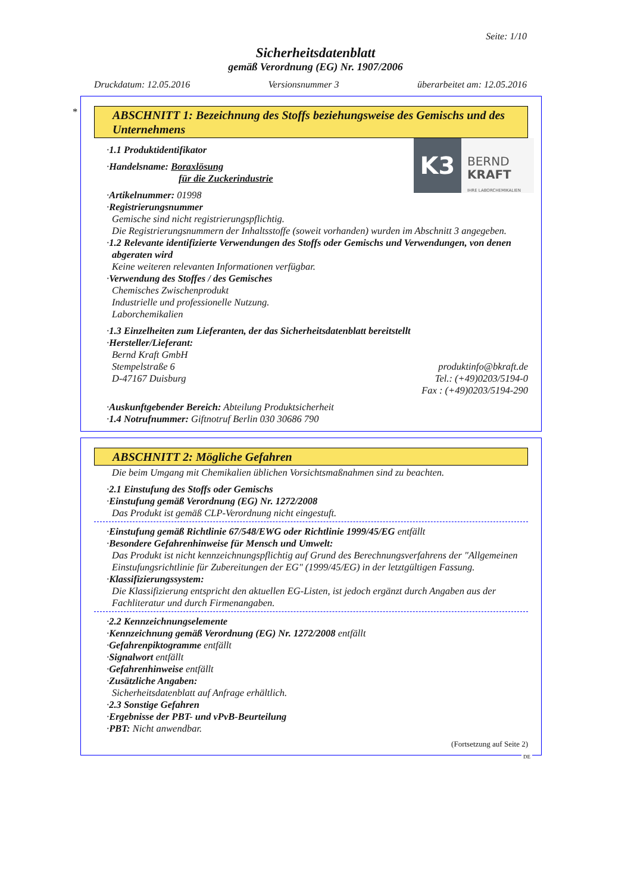Seite: 1/10
Sicherheitsdatenblatt
gemäß Verordnung (EG) Nr. 1907/2006
Druckdatum: 12.05.2016 Versionsnummer 3 überarbeitet am: 12.05.2016
*
ABSCHNITT 1: Bezeichnung des Stoffs beziehungsweise des Gemischs und des Unternehmens
K3
BERND
KRAFT
IHRE LABORCHEMIKALIEN
·1.1 Produktidentifikator
·Handelsname: Boraxlösung
für die Zuckerindustrie
·Artikelnummer: 01998
·Registrierungsnummer
Gemische sind nicht registrierungspflichtig.
Die Registrierungsnummern der Inhaltsstoffe (soweit vorhanden) wurden im Abschnitt 3 angegeben.
·1.2 Relevante identifizierte Verwendungen des Stoffs oder Gemischs und Verwendungen, von denen abgeraten wird
Keine weiteren relevanten Informationen verfügbar.
·Verwendung des Stoffes / des Gemisches
Chemisches Zwischenprodukt
Industrielle und professionelle Nutzung.
Laborchemikalien
·1.3 Einzelheiten zum Lieferanten, der das Sicherheitsdatenblatt bereitstellt
·Hersteller/Lieferant:
Bernd Kraft GmbH
Stempelstraße 6
D-47167 Duisburg
produktinfo@bkraft.de
Tel.: (+49)0203/5194-0
Fax : (+49)0203/5194-290
·Auskunftgebender Bereich: Abteilung Produktsicherheit
·1.4 Notrufnummer: Giftnotruf Berlin 030 30686 790
ABSCHNITT 2: Mögliche Gefahren
Die beim Umgang mit Chemikalien üblichen Vorsichtsmaßnahmen sind zu beachten.
·2.1 Einstufung des Stoffs oder Gemischs
·Einstufung gemäß Verordnung (EG) Nr. 1272/2008
Das Produkt ist gemäß CLP-Verordnung nicht eingestuft.
·Einstufung gemäß Richtlinie 67/548/EWG oder Richtlinie 1999/45/EG entfällt
·Besondere Gefahrenhinweise für Mensch und Umwelt:
Das Produkt ist nicht kennzeichnungspflichtig auf Grund des Berechnungsverfahrens der "Allgemeinen Einstufungsrichtlinie für Zubereitungen der EG" (1999/45/EG) in der letztgültigen Fassung.
·Klassifizierungssystem:
Die Klassifizierung entspricht den aktuellen EG-Listen, ist jedoch ergänzt durch Angaben aus der Fachliteratur und durch Firmenangaben.
·2.2 Kennzeichnungselemente
·Kennzeichnung gemäß Verordnung (EG) Nr. 1272/2008 entfällt
·Gefahrenpiktogramme entfällt
·Signalwort entfällt
·Gefahrenhinweise entfällt
·Zusätzliche Angaben:
Sicherheitsdatenblatt auf Anfrage erhältlich.
·2.3 Sonstige Gefahren
·Ergebnisse der PBT- und vPvB-Beurteilung
·PBT: Nicht anwendbar.
(Fortsetzung auf Seite 2)
DE